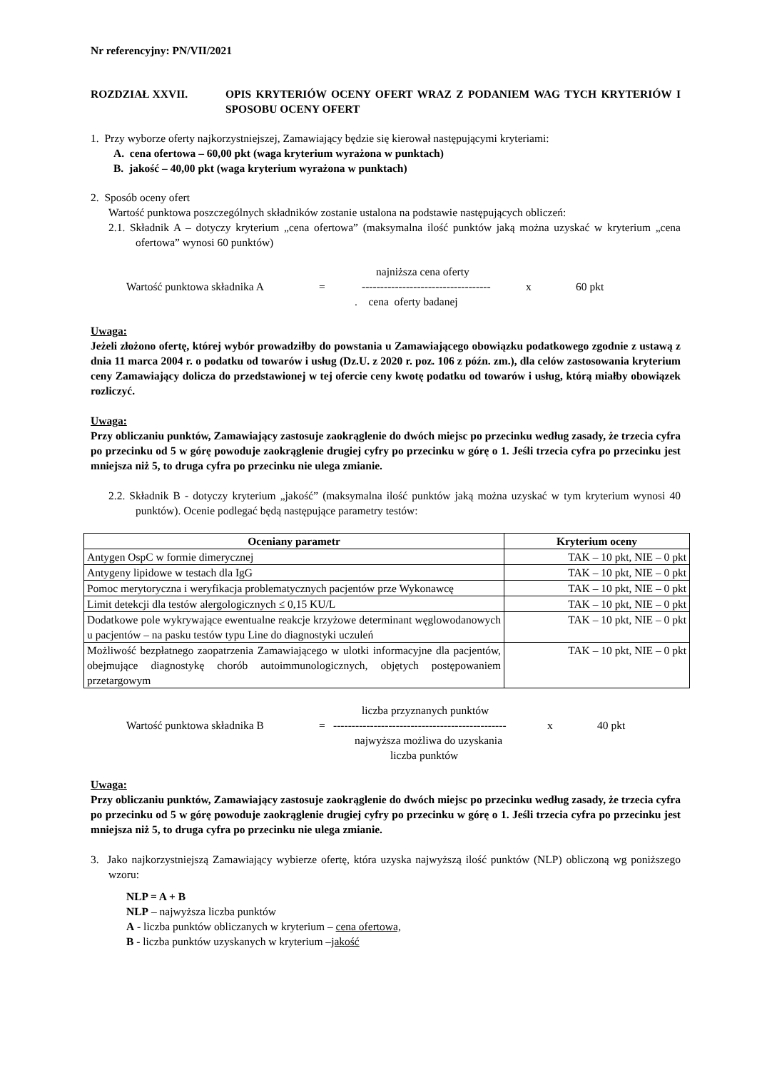Nr referencyjny: PN/VII/2021
ROZDZIAŁ XXVII. OPIS KRYTERIÓW OCENY OFERT WRAZ Z PODANIEM WAG TYCH KRYTERIÓW I SPOSOBU OCENY OFERT
1. Przy wyborze oferty najkorzystniejszej, Zamawiający będzie się kierował następującymi kryteriami:
A. cena ofertowa – 60,00 pkt (waga kryterium wyrażona w punktach)
B. jakość – 40,00 pkt (waga kryterium wyrażona w punktach)
2. Sposób oceny ofert
Wartość punktowa poszczególnych składników zostanie ustalona na podstawie następujących obliczeń:
2.1. Składnik A – dotyczy kryterium „cena ofertowa” (maksymalna ilość punktów jaką można uzyskać w kryterium „cena ofertowa” wynosi 60 punktów)
najniższa cena oferty
Wartość punktowa składnika A = ----------------------------------- x 60 pkt
. cena oferty badanej
Uwaga:
Jeżeli złożono ofertę, której wybór prowadziłby do powstania u Zamawiającego obowiązku podatkowego zgodnie z ustawą z dnia 11 marca 2004 r. o podatku od towarów i usług (Dz.U. z 2020 r. poz. 106 z późn. zm.), dla celów zastosowania kryterium ceny Zamawiający dolicza do przedstawionej w tej ofercie ceny kwotę podatku od towarów i usług, którą miałby obowiązek rozliczyć.
Uwaga:
Przy obliczaniu punktów, Zamawiający zastosuje zaokrąglenie do dwóch miejsc po przecinku według zasady, że trzecia cyfra po przecinku od 5 w górę powoduje zaokrąglenie drugiej cyfry po przecinku w górę o 1. Jeśli trzecia cyfra po przecinku jest mniejsza niż 5, to druga cyfra po przecinku nie ulega zmianie.
2.2. Składnik B - dotyczy kryterium „jakość” (maksymalna ilość punktów jaką można uzyskać w tym kryterium wynosi 40 punktów). Ocenie podlegać będą następujące parametry testów:
| Oceniany parametr | Kryterium oceny |
| --- | --- |
| Antygen OspC w formie dimerycznej | TAK – 10 pkt, NIE – 0 pkt |
| Antygeny lipidowe w testach dla IgG | TAK – 10 pkt, NIE – 0 pkt |
| Pomoc merytoryczna i weryfikacja problematycznych pacjentów prze Wykonawcę | TAK – 10 pkt, NIE – 0 pkt |
| Limit detekcji dla testów alergologicznych ≤ 0,15 KU/L | TAK – 10 pkt, NIE – 0 pkt |
| Dodatkowe pole wykrywające ewentualne reakcje krzyżowe determinant węglowodanowych u pacjentów – na pasku testów typu Line do diagnostyki uczuleń | TAK – 10 pkt, NIE – 0 pkt |
| Możliwość bezpłatnego zaopatrzenia Zamawiającego w ulotki informacyjne dla pacjentów, obejmujące diagnostykę chorób autoimmunologicznych, objętych postępowaniem przetargowym | TAK – 10 pkt, NIE – 0 pkt |
liczba przyznanych punktów
Wartość punktowa składnika B = ----------------------------------------------- x 40 pkt
najwyższa możliwa do uzyskania
liczba punktów
Uwaga:
Przy obliczaniu punktów, Zamawiający zastosuje zaokrąglenie do dwóch miejsc po przecinku według zasady, że trzecia cyfra po przecinku od 5 w górę powoduje zaokrąglenie drugiej cyfry po przecinku w górę o 1. Jeśli trzecia cyfra po przecinku jest mniejsza niż 5, to druga cyfra po przecinku nie ulega zmianie.
3. Jako najkorzystniejszą Zamawiający wybierze ofertę, która uzyska najwyższą ilość punktów (NLP) obliczoną wg poniższego wzoru:
NLP = A + B
NLP – najwyższa liczba punktów
A - liczba punktów obliczanych w kryterium – cena ofertowa,
B - liczba punktów uzyskanych w kryterium –jakość